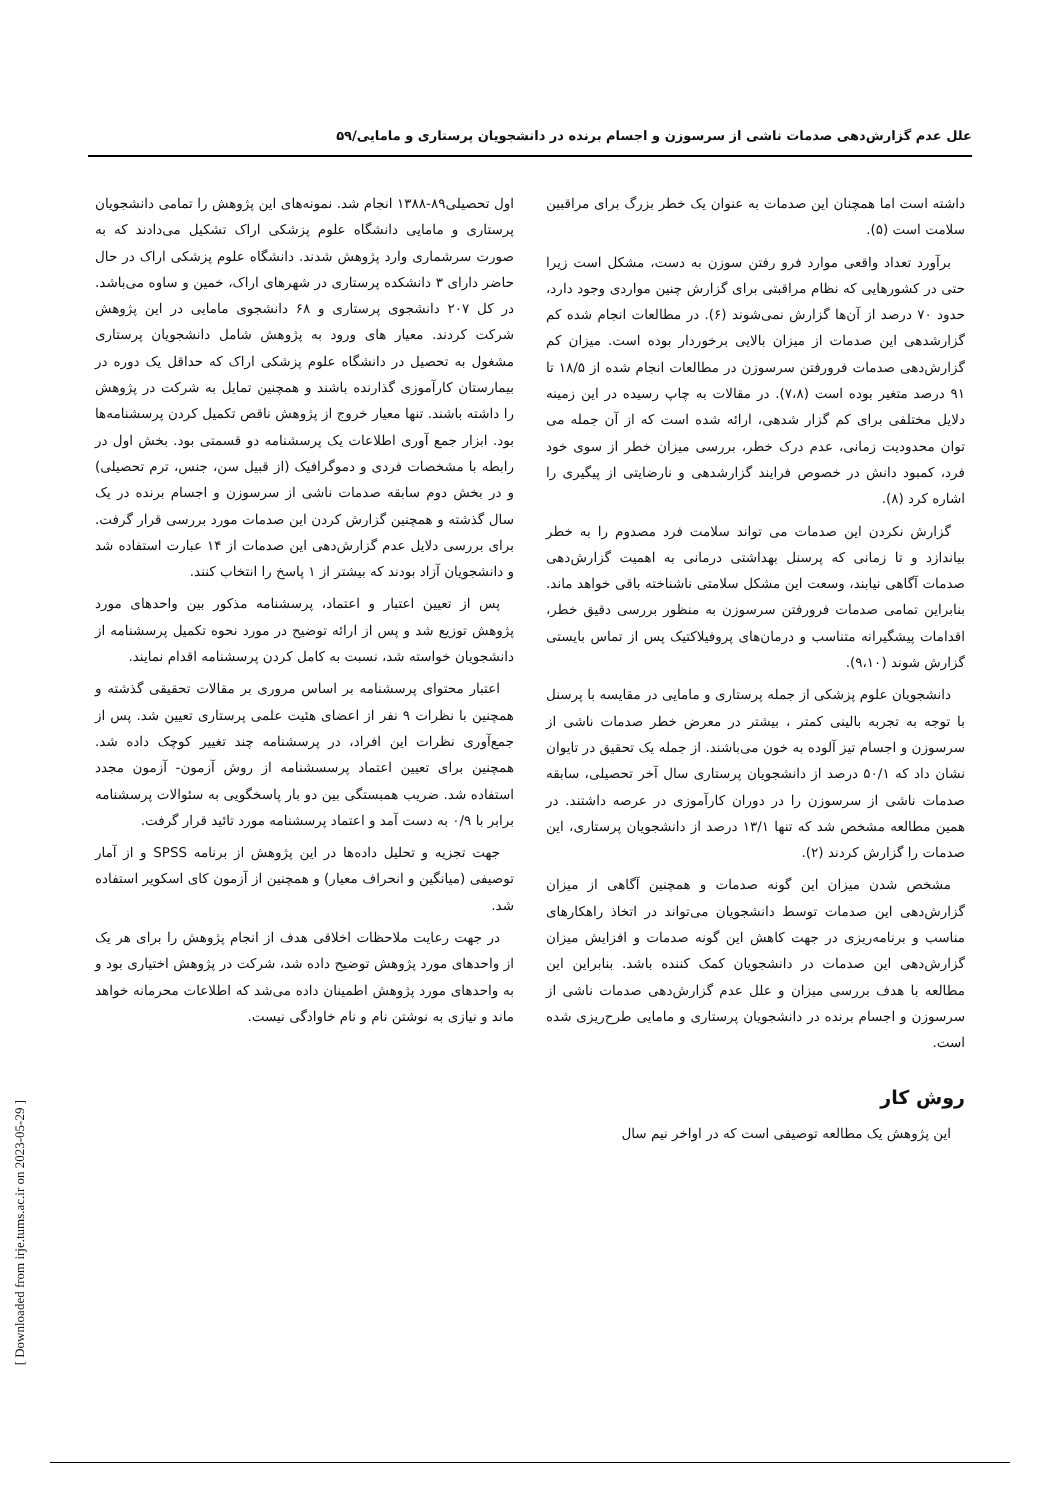علل عدم گزارش‌دهی صدمات ناشی از سرسوزن و اجسام برنده در دانشجویان پرستاری و مامایی/۵۹
داشته است اما همچنان این صدمات به عنوان یک خطر بزرگ برای مراقبین سلامت است (۵).
برآورد تعداد واقعی موارد فرو رفتن سوزن به دست، مشکل است زیرا حتی در کشورهایی که نظام مراقبتی برای گزارش چنین مواردی وجود دارد، حدود ۷۰ درصد از آن‌ها گزارش نمی‌شوند (۶). در مطالعات انجام شده کم گزارشدهی این صدمات از میزان بالایی برخوردار بوده است. میزان کم گزارش‌دهی صدمات فرورفتن سرسوزن در مطالعات انجام شده از ۱۸/۵ تا ۹۱ درصد متغیر بوده است (۷،۸). در مقالات به چاپ رسیده در این زمینه دلایل مختلفی برای کم گزار شدهی، ارائه شده است که از آن جمله می توان محدودیت زمانی، عدم درک خطر، بررسی میزان خطر از سوی خود فرد، کمبود دانش در خصوص فرایند گزارشدهی و نارضایتی از پیگیری را اشاره کرد (۸).
گزارش نکردن این صدمات می تواند سلامت فرد مصدوم را به خطر بیاندازد و تا زمانی که پرسنل بهداشتی درمانی به اهمیت گزارش‌دهی صدمات آگاهی نیابند، وسعت این مشکل سلامتی ناشناخته باقی خواهد ماند. بنابراین تمامی صدمات فرورفتن سرسوزن به منظور بررسی دقیق خطر، اقدامات پیشگیرانه متناسب و درمان‌های پروفیلاکتیک پس از تماس بایستی گزارش شوند (۹،۱۰).
دانشجویان علوم پزشکی از جمله پرستاری و مامایی در مقایسه با پرسنل با توجه به تجربه بالینی کمتر ، بیشتر در معرض خطر صدمات ناشی از سرسوزن و اجسام تیز آلوده به خون می‌باشند. از جمله یک تحقیق در تایوان نشان داد که ۵۰/۱ درصد از دانشجویان پرستاری سال آخر تحصیلی، سابقه صدمات ناشی از سرسوزن را در دوران کارآموزی در عرصه داشتند. در همین مطالعه مشخص شد که تنها ۱۳/۱ درصد از دانشجویان پرستاری، این صدمات را گزارش کردند (۲).
مشخص شدن میزان این گونه صدمات و همچنین آگاهی از میزان گزارش‌دهی این صدمات توسط دانشجویان می‌تواند در اتخاذ راهکارهای مناسب و برنامه‌ریزی در جهت کاهش این گونه صدمات و افزایش میزان گزارش‌دهی این صدمات در دانشجویان کمک کننده باشد. بنابراین این مطالعه با هدف بررسی میزان و علل عدم گزارش‌دهی صدمات ناشی از سرسوزن و اجسام برنده در دانشجویان پرستاری و مامایی طرح‌ریزی شده است.
روش کار
این پژوهش یک مطالعه توصیفی است که در اواخر نیم سال
اول تحصیلی۸۹-۱۳۸۸ انجام شد. نمونه‌های این پژوهش را تمامی دانشجویان پرستاری و مامایی دانشگاه علوم پزشکی اراک تشکیل می‌دادند که به صورت سرشماری وارد پژوهش شدند. دانشگاه علوم پزشکی اراک در حال حاضر دارای ۳ دانشکده پرستاری در شهرهای اراک، خمین و ساوه می‌باشد. در کل ۲۰۷ دانشجوی پرستاری و ۶۸ دانشجوی مامایی در این پژوهش شرکت کردند. معیار های ورود به پژوهش شامل دانشجویان پرستاری مشغول به تحصیل در دانشگاه علوم پزشکی اراک که حداقل یک دوره در بیمارستان کارآموزی گذارنده باشند و همچنین تمایل به شرکت در پژوهش را داشته باشند. تنها معیار خروج از پژوهش ناقص تکمیل کردن پرسشنامه‌ها بود. ابزار جمع آوری اطلاعات یک پرسشنامه دو قسمتی بود. بخش اول در رابطه با مشخصات فردی و دموگرافیک (از قبیل سن، جنس، ترم تحصیلی) و در بخش دوم سابقه صدمات ناشی از سرسوزن و اجسام برنده در یک سال گذشته و همچنین گزارش کردن این صدمات مورد بررسی قرار گرفت. برای بررسی دلایل عدم گزارش‌دهی این صدمات از ۱۴ عبارت استفاده شد و دانشجویان آزاد بودند که بیشتر از ۱ پاسخ را انتخاب کنند.
پس از تعیین اعتبار و اعتماد، پرسشنامه مذکور بین واحدهای مورد پژوهش توزیع شد و پس از ارائه توضیح در مورد نحوه تکمیل پرسشنامه از دانشجویان خواسته شد، نسبت به کامل کردن پرسشنامه اقدام نمایند.
اعتبار محتوای پرسشنامه بر اساس مروری بر مقالات تحقیقی گذشته و همچنین با نظرات ۹ نفر از اعضای هئیت علمی پرستاری تعیین شد. پس از جمع‌آوری نظرات این افراد، در پرسشنامه چند تغییر کوچک داده شد. همچنین برای تعیین اعتماد پرسسشنامه از روش آزمون- آزمون مجدد استفاده شد. ضریب همبستگی بین دو بار پاسخگویی به سئوالات پرسشنامه برابر با ۰/۹ به دست آمد و اعتماد پرسشنامه مورد تائید قرار گرفت.
جهت تجزیه و تحلیل داده‌ها در این پژوهش از برنامه SPSS و از آمار توصیفی (میانگین و انحراف معیار) و همچنین از آزمون کای اسکویر استفاده شد.
در جهت رعایت ملاحظات اخلاقی هدف از انجام پژوهش را برای هر یک از واحدهای مورد پژوهش توضیح داده شد، شرکت در پژوهش اختیاری بود و به واحدهای مورد پژوهش اطمینان داده می‌شد که اطلاعات محرمانه خواهد ماند و نیازی به نوشتن نام و نام خاوادگی نیست.
[ Downloaded from irje.tums.ac.ir on 2023-05-29 ]